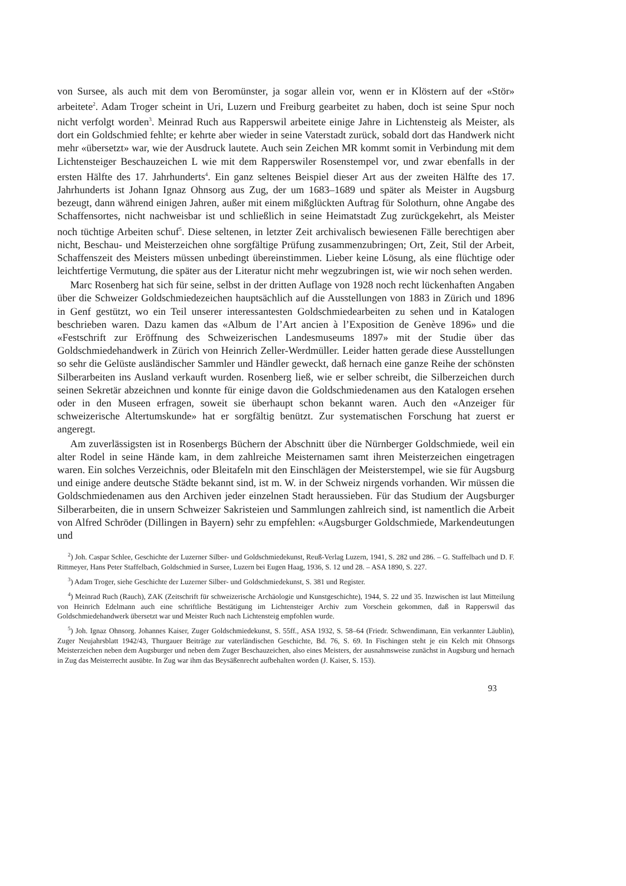von Sursee, als auch mit dem von Beromünster, ja sogar allein vor, wenn er in Klöstern auf der «Stör» arbeitete<sup>2</sup>. Adam Troger scheint in Uri, Luzern und Freiburg gearbeitet zu haben, doch ist seine Spur noch nicht verfolgt worden<sup>3</sup>. Meinrad Ruch aus Rapperswil arbeitete einige Jahre in Lichtensteig als Meister, als dort ein Goldschmied fehlte; er kehrte aber wieder in seine Vaterstadt zurück, sobald dort das Handwerk nicht mehr «übersetzt» war, wie der Ausdruck lautete. Auch sein Zeichen MR kommt somit in Verbindung mit dem Lichtensteiger Beschauzeichen L wie mit dem Rapperswiler Rosenstempel vor, und zwar ebenfalls in der ersten Hälfte des 17. Jahrhunderts<sup>4</sup>. Ein ganz seltenes Beispiel dieser Art aus der zweiten Hälfte des 17. Jahrhunderts ist Johann Ignaz Ohnsorg aus Zug, der um 1683–1689 und später als Meister in Augsburg bezeugt, dann während einigen Jahren, außer mit einem mißglückten Auftrag für Solothurn, ohne Angabe des Schaffensortes, nicht nachweisbar ist und schließlich in seine Heimatstadt Zug zurückgekehrt, als Meister noch tüchtige Arbeiten schuf<sup>5</sup>. Diese seltenen, in letzter Zeit archivalisch bewiesenen Fälle berechtigen aber nicht, Beschau- und Meisterzeichen ohne sorgfältige Prüfung zusammenzubringen; Ort, Zeit, Stil der Arbeit, Schaffenszeit des Meisters müssen unbedingt übereinstimmen. Lieber keine Lösung, als eine flüchtige oder leichtfertige Vermutung, die später aus der Literatur nicht mehr wegzubringen ist, wie wir noch sehen werden.
Marc Rosenberg hat sich für seine, selbst in der dritten Auflage von 1928 noch recht lückenhaften Angaben über die Schweizer Goldschmiedezeichen hauptsächlich auf die Ausstellungen von 1883 in Zürich und 1896 in Genf gestützt, wo ein Teil unserer interessantesten Goldschmiedearbeiten zu sehen und in Katalogen beschrieben waren. Dazu kamen das «Album de l’Art ancien à l’Exposition de Genève 1896» und die «Festschrift zur Eröffnung des Schweizerischen Landesmuseums 1897» mit der Studie über das Goldschmiedehandwerk in Zürich von Heinrich Zeller-Werdmüller. Leider hatten gerade diese Ausstellungen so sehr die Gelüste ausländischer Sammler und Händler geweckt, daß hernach eine ganze Reihe der schönsten Silberarbeiten ins Ausland verkauft wurden. Rosenberg ließ, wie er selber schreibt, die Silberzeichen durch seinen Sekretär abzeichnen und konnte für einige davon die Goldschmiedenamen aus den Katalogen ersehen oder in den Museen erfragen, soweit sie überhaupt schon bekannt waren. Auch den «Anzeiger für schweizerische Altertumskunde» hat er sorgfältig benützt. Zur systematischen Forschung hat zuerst er angeregt.
Am zuverlässigsten ist in Rosenbergs Büchern der Abschnitt über die Nürnberger Goldschmiede, weil ein alter Rodel in seine Hände kam, in dem zahlreiche Meisternamen samt ihren Meisterzeichen eingetragen waren. Ein solches Verzeichnis, oder Bleitafeln mit den Einschlägen der Meisterstempel, wie sie für Augsburg und einige andere deutsche Städte bekannt sind, ist m. W. in der Schweiz nirgends vorhanden. Wir müssen die Goldschmiedenamen aus den Archiven jeder einzelnen Stadt heraussieben. Für das Studium der Augsburger Silberarbeiten, die in unsern Schweizer Sakristeien und Sammlungen zahlreich sind, ist namentlich die Arbeit von Alfred Schröder (Dillingen in Bayern) sehr zu empfehlen: «Augsburger Goldschmiede, Markendeutungen und
<sup>2</sup>) Joh. Caspar Schlee, Geschichte der Luzerner Silber- und Goldschmiedekunst, Reuß-Verlag Luzern, 1941, S. 282 und 286. – G. Staffelbach und D. F. Rittmeyer, Hans Peter Staffelbach, Goldschmied in Sursee, Luzern bei Eugen Haag, 1936, S. 12 und 28. – ASA 1890, S. 227.
<sup>3</sup>) Adam Troger, siehe Geschichte der Luzerner Silber- und Goldschmiedekunst, S. 381 und Register.
<sup>4</sup>) Meinrad Ruch (Rauch), ZAK (Zeitschrift für schweizerische Archäologie und Kunstgeschichte), 1944, S. 22 und 35. Inzwischen ist laut Mitteilung von Heinrich Edelmann auch eine schriftliche Bestätigung im Lichtensteiger Archiv zum Vorschein gekommen, daß in Rapperswil das Goldschmiedehandwerk übersetzt war und Meister Ruch nach Lichtensteig empfohlen wurde.
<sup>5</sup>) Joh. Ignaz Ohnsorg. Johannes Kaiser, Zuger Goldschmiedekunst, S. 55ff., ASA 1932, S. 58–64 (Friedr. Schwendimann, Ein verkannter Läublin), Zuger Neujahrsblatt 1942/43, Thurgauer Beiträge zur vaterländischen Geschichte, Bd. 76, S. 69. In Fischingen steht je ein Kelch mit Ohnsorgs Meisterzeichen neben dem Augsburger und neben dem Zuger Beschauzeichen, also eines Meisters, der ausnahmsweise zunächst in Augsburg und hernach in Zug das Meisterrecht ausübte. In Zug war ihm das Beysäßenrecht aufbehalten worden (J. Kaiser, S. 153).
93